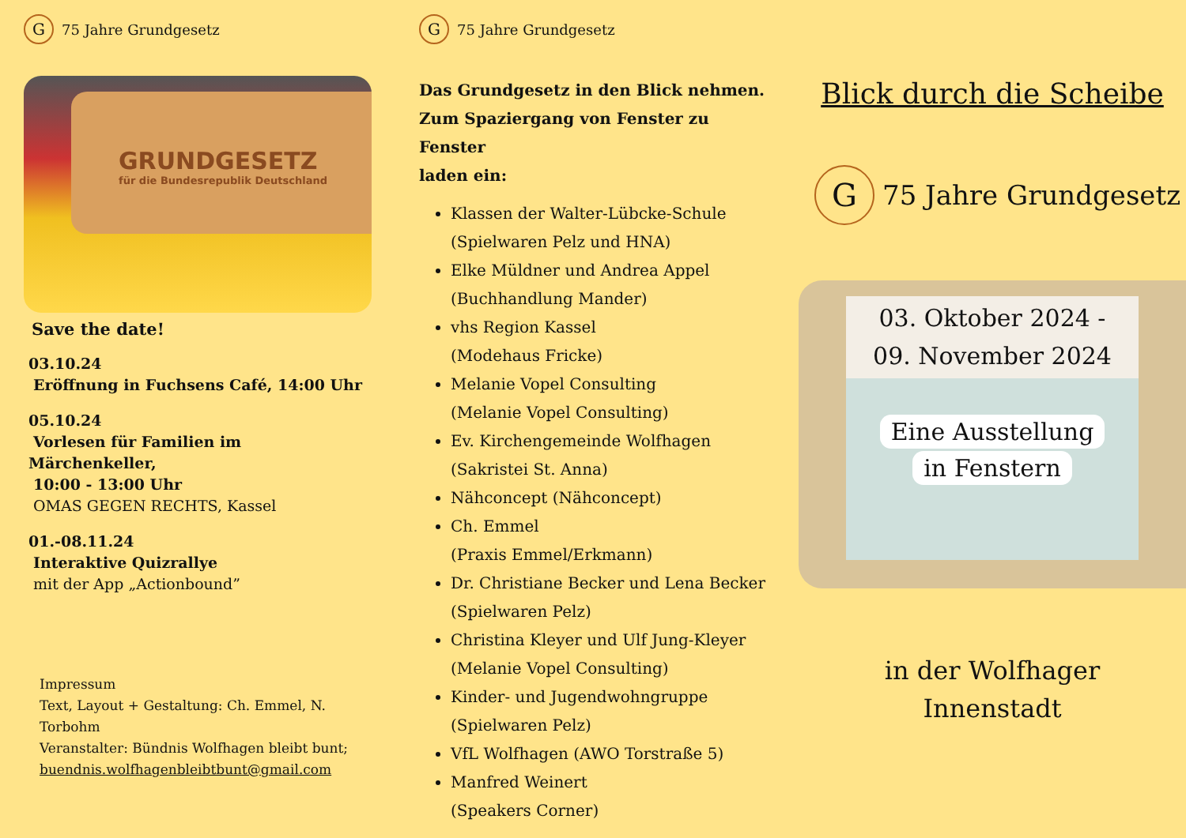G
75 Jahre Grundgesetz
GRUNDGESETZ
für die Bundesrepublik Deutschland
Save the date!
03.10.24
Eröffnung in Fuchsens Café, 14:00 Uhr
05.10.24
Vorlesen für Familien im Märchenkeller,
10:00 - 13:00 Uhr
OMAS GEGEN RECHTS, Kassel
01.-08.11.24
Interaktive Quizrallye
mit der App „Actionbound”
Impressum
Text, Layout + Gestaltung: Ch. Emmel, N. Torbohm
Veranstalter: Bündnis Wolfhagen bleibt bunt;
buendnis.wolfhagenbleibtbunt@gmail.com
G
75 Jahre Grundgesetz
Das Grundgesetz in den Blick nehmen.
Zum Spaziergang von Fenster zu Fenster
laden ein:
Klassen der Walter-Lübcke-Schule
(Spielwaren Pelz und HNA)
Elke Müldner und Andrea Appel
(Buchhandlung Mander)
vhs Region Kassel
(Modehaus Fricke)
Melanie Vopel Consulting
(Melanie Vopel Consulting)
Ev. Kirchengemeinde Wolfhagen
(Sakristei St. Anna)
Nähconcept (Nähconcept)
Ch. Emmel
(Praxis Emmel/Erkmann)
Dr. Christiane Becker und Lena Becker
(Spielwaren Pelz)
Christina Kleyer und Ulf Jung-Kleyer
(Melanie Vopel Consulting)
Kinder- und Jugendwohngruppe
(Spielwaren Pelz)
VfL Wolfhagen (AWO Torstraße 5)
Manfred Weinert
(Speakers Corner)
Blick durch die Scheibe
G
75 Jahre Grundgesetz
03. Oktober 2024 -
09. November 2024
Eine Ausstellung
in Fenstern
in der Wolfhager
Innenstadt